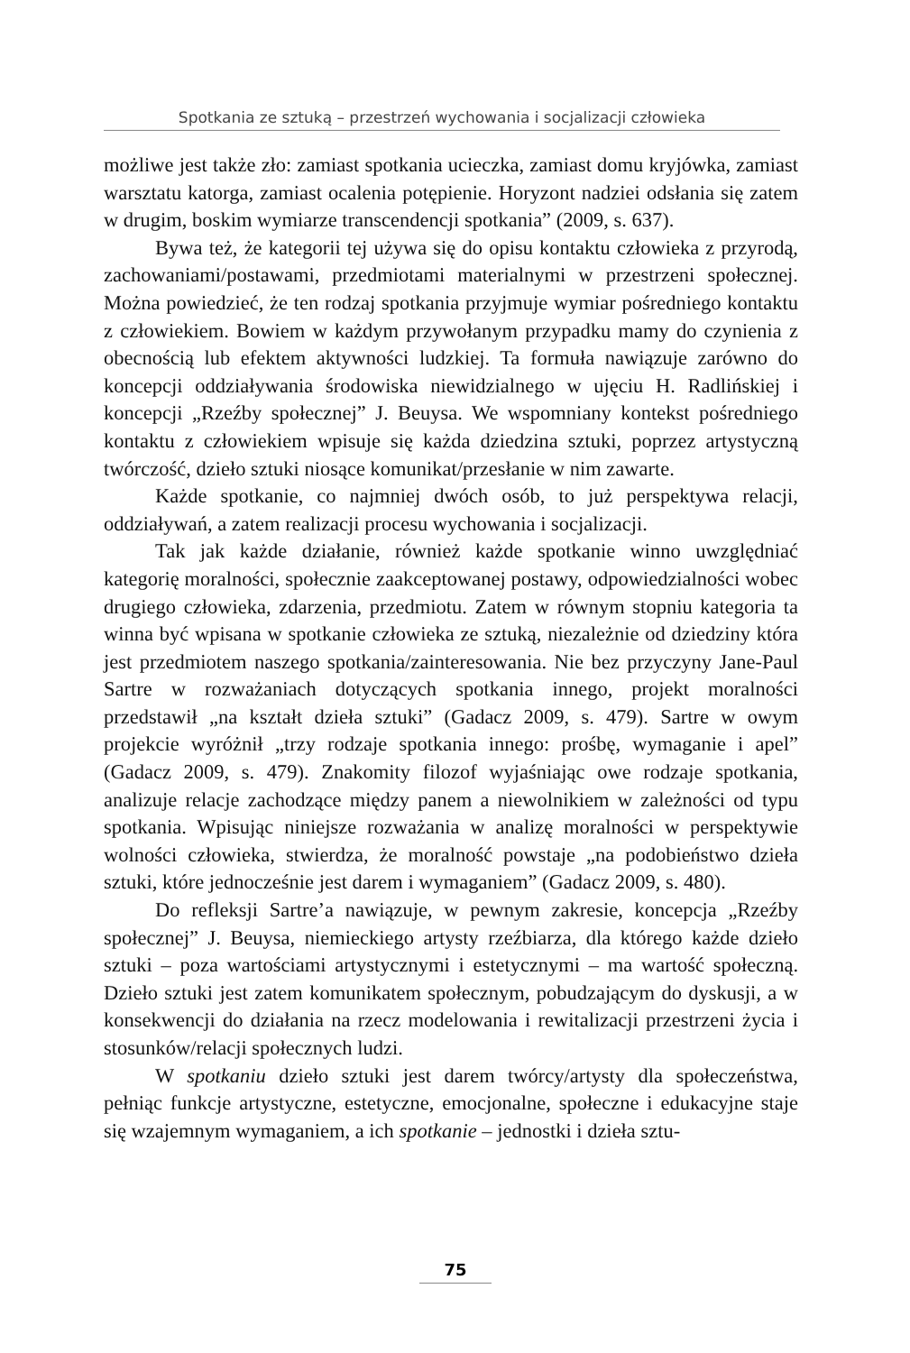Spotkania ze sztuką – przestrzeń wychowania i socjalizacji człowieka
możliwe jest także zło: zamiast spotkania ucieczka, zamiast domu kryjówka, zamiast warsztatu katorga, zamiast ocalenia potępienie. Horyzont nadziei odsłania się zatem w drugim, boskim wymiarze transcendencji spotkania” (2009, s. 637).
Bywa też, że kategorii tej używa się do opisu kontaktu człowieka z przyrodą, zachowaniami/postawami, przedmiotami materialnymi w przestrzeni społecznej. Można powiedzieć, że ten rodzaj spotkania przyjmuje wymiar pośredniego kontaktu z człowiekiem. Bowiem w każdym przywołanym przypadku mamy do czynienia z obecnością lub efektem aktywności ludzkiej. Ta formuła nawiązuje zarówno do koncepcji oddziaływania środowiska niewidzialnego w ujęciu H. Radlińskiej i koncepcji „Rzeźby społecznej” J. Beuysa. We wspomniany kontekst pośredniego kontaktu z człowiekiem wpisuje się każda dziedzina sztuki, poprzez artystyczną twórczość, dzieło sztuki niosące komunikat/przesłanie w nim zawarte.
Każde spotkanie, co najmniej dwóch osób, to już perspektywa relacji, oddziaływań, a zatem realizacji procesu wychowania i socjalizacji.
Tak jak każde działanie, również każde spotkanie winno uwzględniać kategorię moralności, społecznie zaakceptowanej postawy, odpowiedzialności wobec drugiego człowieka, zdarzenia, przedmiotu. Zatem w równym stopniu kategoria ta winna być wpisana w spotkanie człowieka ze sztuką, niezależnie od dziedziny która jest przedmiotem naszego spotkania/zainteresowania. Nie bez przyczyny Jane-Paul Sartre w rozważaniach dotyczących spotkania innego, projekt moralności przedstawił „na kształt dzieła sztuki” (Gadacz 2009, s. 479). Sartre w owym projekcie wyróżnił „trzy rodzaje spotkania innego: prośbę, wymaganie i apel” (Gadacz 2009, s. 479). Znakomity filozof wyjaśniając owe rodzaje spotkania, analizuje relacje zachodzące między panem a niewolnikiem w zależności od typu spotkania. Wpisując niniejsze rozważania w analizę moralności w perspektywie wolności człowieka, stwierdza, że moralność powstaje „na podobieństwo dzieła sztuki, które jednocześnie jest darem i wymaganiem” (Gadacz 2009, s. 480).
Do refleksji Sartre’a nawiązuje, w pewnym zakresie, koncepcja „Rzeźby społecznej” J. Beuysa, niemieckiego artysty rzeźbiarza, dla którego każde dzieło sztuki – poza wartościami artystycznymi i estetycznymi – ma wartość społeczną. Dzieło sztuki jest zatem komunikatem społecznym, pobudzającym do dyskusji, a w konsekwencji do działania na rzecz modelowania i rewitalizacji przestrzeni życia i stosunków/relacji społecznych ludzi.
W spotkaniu dzieło sztuki jest darem twórcy/artysty dla społeczeństwa, pełniąc funkcje artystyczne, estetyczne, emocjonalne, społeczne i edukacyjne staje się wzajemnym wymaganiem, a ich spotkanie – jednostki i dzieła sztu-
75